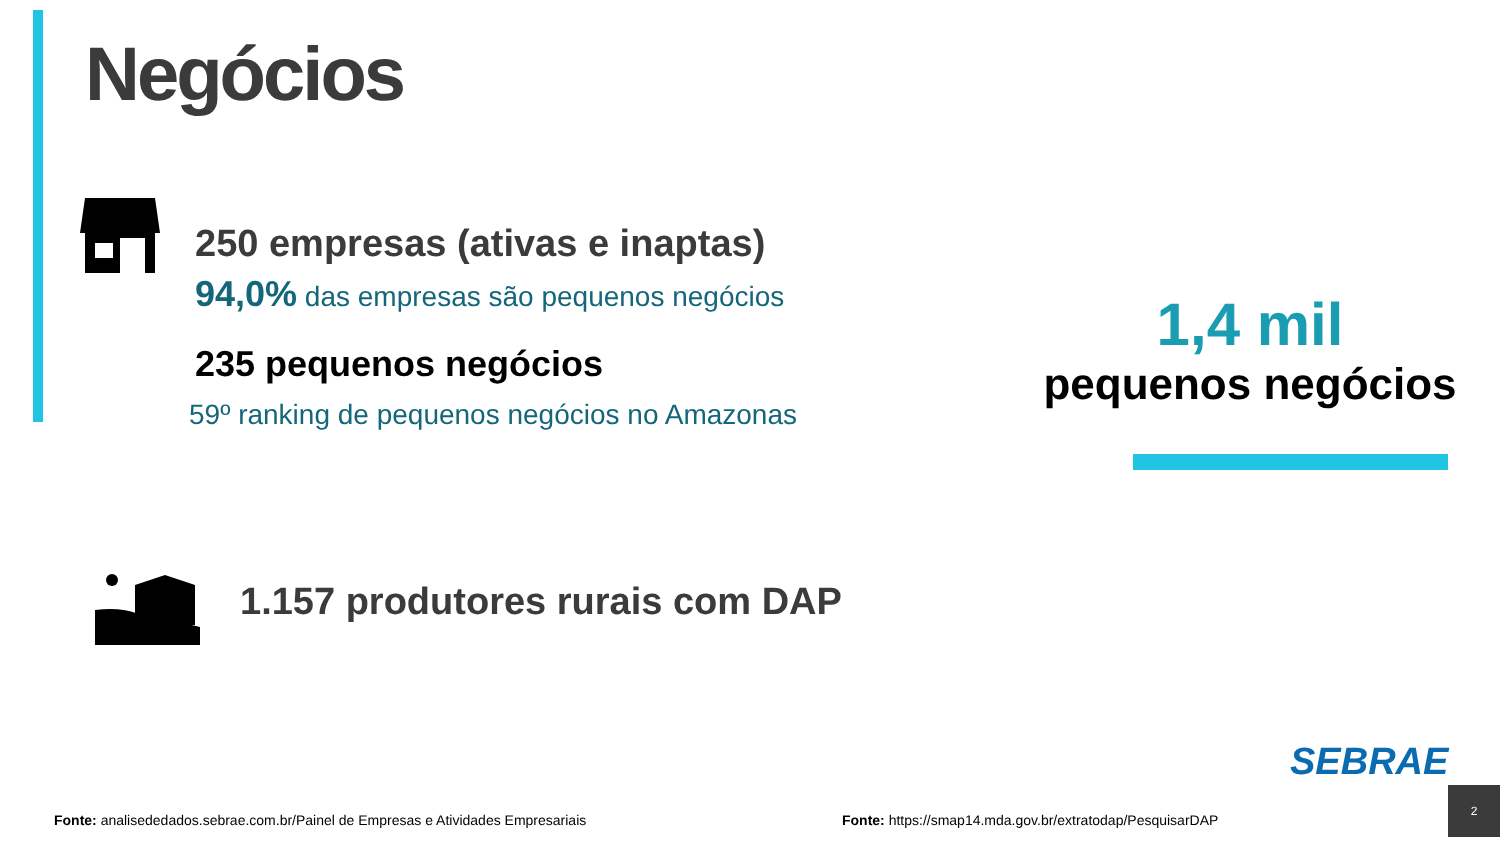Negócios
250 empresas (ativas e inaptas)
94,0% das empresas são pequenos negócios
235 pequenos negócios
59º ranking de pequenos negócios no Amazonas
1.157 produtores rurais com DAP
1,4 mil
pequenos negócios
Fonte: analisededados.sebrae.com.br/Painel de Empresas e Atividades Empresariais
Fonte: https://smap14.mda.gov.br/extratodap/PesquisarDAP
SEBRAE
2